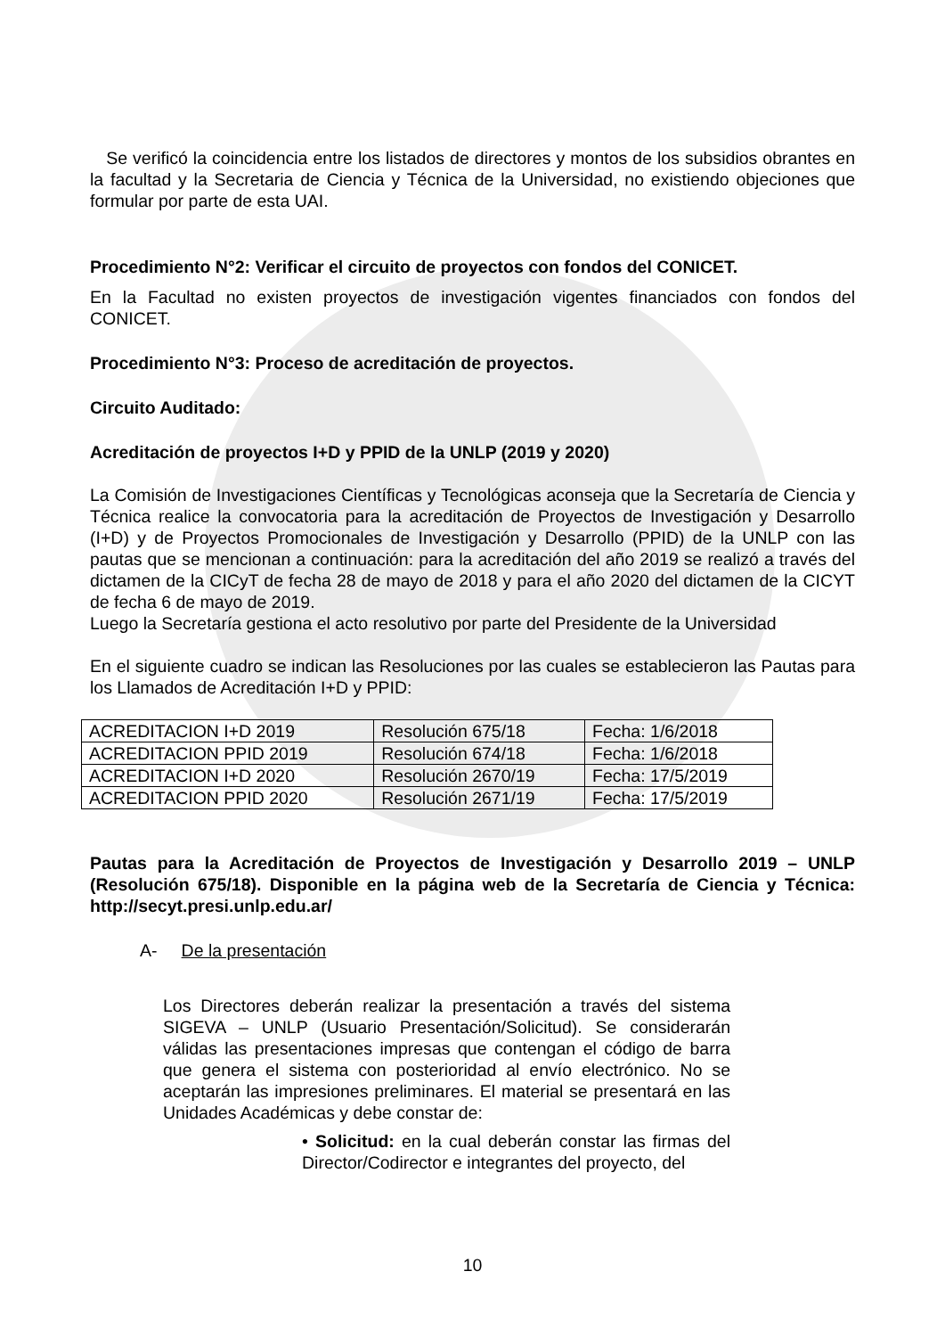Se verificó la coincidencia entre los listados de directores y montos de los subsidios obrantes en la facultad y la Secretaria de Ciencia y Técnica de la Universidad, no existiendo objeciones que formular por parte de esta UAI.
Procedimiento N°2: Verificar el circuito de proyectos con fondos del CONICET.
En la Facultad no existen proyectos de investigación vigentes financiados con fondos del CONICET.
Procedimiento N°3: Proceso de acreditación de proyectos.
Circuito Auditado:
Acreditación de proyectos I+D y PPID de la UNLP (2019 y 2020)
La Comisión de Investigaciones Científicas y Tecnológicas aconseja que la Secretaría de Ciencia y Técnica realice la convocatoria para la acreditación de Proyectos de Investigación y Desarrollo (I+D) y de Proyectos Promocionales de Investigación y Desarrollo (PPID) de la UNLP con las pautas que se mencionan a continuación: para la acreditación del año 2019 se realizó a través del dictamen de la CICyT de fecha 28 de mayo de 2018 y para el año 2020 del dictamen de la CICYT de fecha 6 de mayo de 2019.
Luego la Secretaría gestiona el acto resolutivo por parte del Presidente de la Universidad
En el siguiente cuadro se indican las Resoluciones por las cuales se establecieron las Pautas para los Llamados de Acreditación I+D y PPID:
| ACREDITACION I+D 2019 | Resolución 675/18 | Fecha: 1/6/2018 |
| ACREDITACION PPID 2019 | Resolución 674/18 | Fecha: 1/6/2018 |
| ACREDITACION I+D 2020 | Resolución 2670/19 | Fecha: 17/5/2019 |
| ACREDITACION PPID 2020 | Resolución 2671/19 | Fecha: 17/5/2019 |
Pautas para la Acreditación de Proyectos de Investigación y Desarrollo 2019 – UNLP (Resolución 675/18). Disponible en la página web de la Secretaría de Ciencia y Técnica: http://secyt.presi.unlp.edu.ar/
A- De la presentación
Los Directores deberán realizar la presentación a través del sistema SIGEVA – UNLP (Usuario Presentación/Solicitud). Se considerarán válidas las presentaciones impresas que contengan el código de barra que genera el sistema con posterioridad al envío electrónico. No se aceptarán las impresiones preliminares. El material se presentará en las Unidades Académicas y debe constar de:
• Solicitud: en la cual deberán constar las firmas del Director/Codirector e integrantes del proyecto, del
10